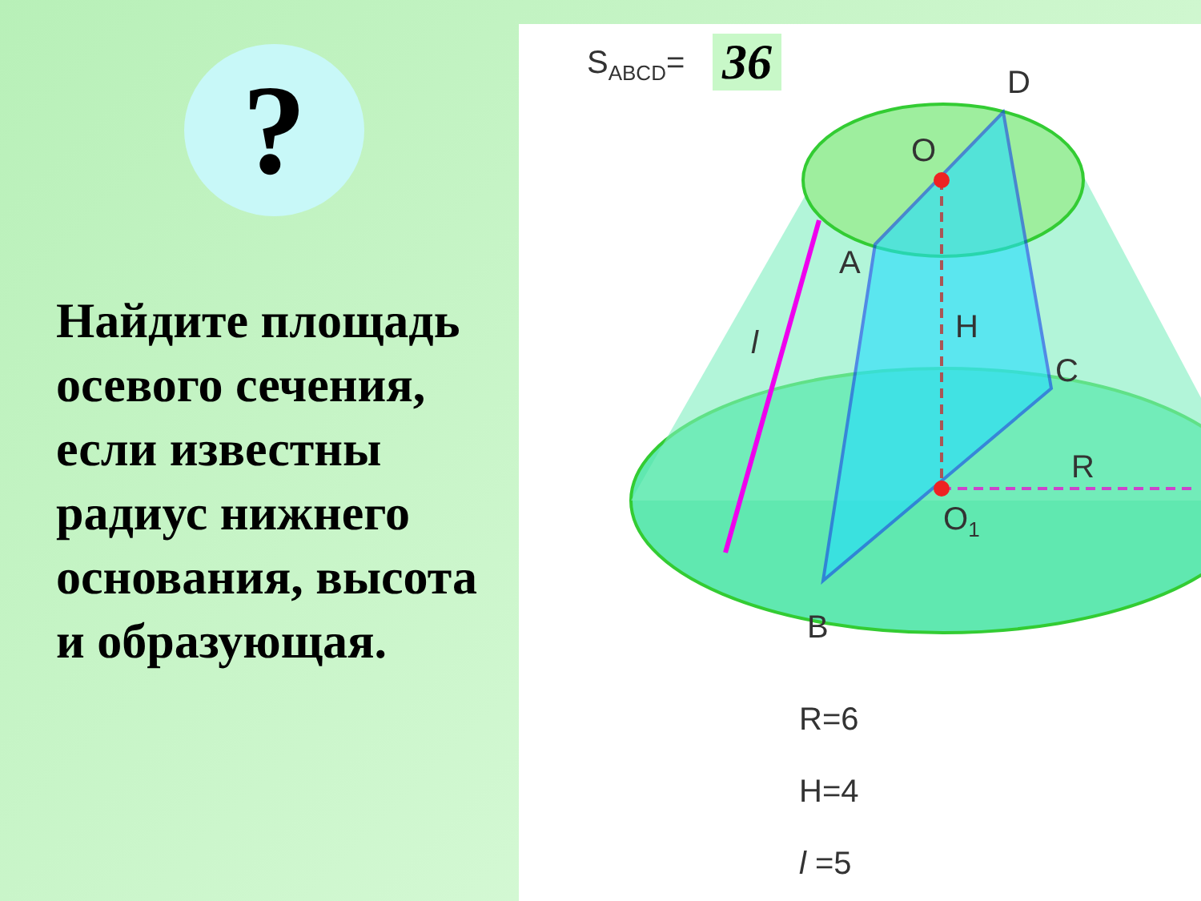?
Найдите площадь осевого сечения, если известны радиус нижнего основания, высота и образующая.
S<sub>ABCD</sub>= 36 D
O
A
H
l
C
R
O<sub>1</sub>
B
R=6
H=4
l =5